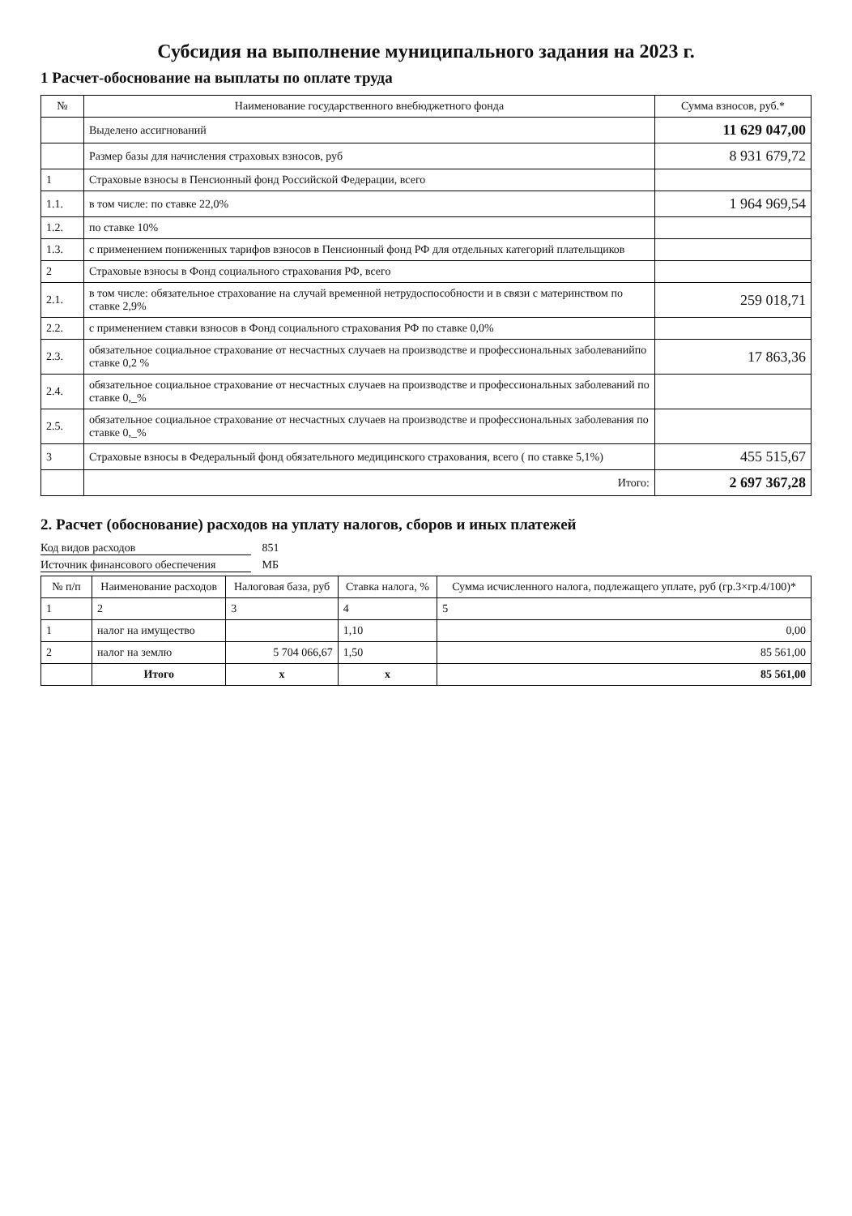Субсидия на выполнение муниципального задания на 2023 г.
1 Расчет-обоснование на выплаты по оплате труда
| № | Наименование государственного внебюджетного фонда | Сумма взносов, руб.* |
| --- | --- | --- |
| | Выделено ассигнований | 11 629 047,00 |
| | Размер базы для начисления страховых взносов, руб | 8 931 679,72 |
| 1 | Страховые взносы в Пенсионный фонд Российской Федерации, всего | |
| 1.1. | в том числе: по ставке 22,0% | 1 964 969,54 |
| 1.2. | по ставке 10% | |
| 1.3. | с применением пониженных тарифов взносов в Пенсионный фонд РФ для отдельных категорий плательщиков | |
| 2 | Страховые взносы в Фонд социального страхования РФ, всего | |
| 2.1. | в том числе: обязательное страхование на случай временной нетрудоспособности и в связи с материнством по ставке 2,9% | 259 018,71 |
| 2.2. | с применением ставки взносов в Фонд социального страхования РФ по ставке 0,0% | |
| 2.3. | обязательное социальное страхование от несчастных случаев на производстве и профессиональных заболеванийпо ставке 0,2 % | 17 863,36 |
| 2.4. | обязательное социальное страхование от несчастных случаев на производстве и профессиональных заболеваний по ставке 0,_% | |
| 2.5. | обязательное социальное страхование от несчастных случаев на производстве и профессиональных заболевания по ставке 0,_% | |
| 3 | Страховые взносы в Федеральный фонд обязательного медицинского страхования, всего ( по ставке 5,1%) | 455 515,67 |
| | Итого: | 2 697 367,28 |
2. Расчет (обоснование) расходов на уплату налогов, сборов и иных платежей
Код видов расходов 851
Источник финансового обеспечения МБ
| № п/п | Наименование расходов | Налоговая база, руб | Ставка налога, % | Сумма исчисленного налога, подлежащего уплате, руб (гр.3×гр.4/100)* |
| --- | --- | --- | --- | --- |
| 1 | 2 | 3 | 4 | 5 |
| 1 | налог на имущество | | 1,10 | 0,00 |
| 2 | налог на землю | 5 704 066,67 | 1,50 | 85 561,00 |
| | Итого | х | х | 85 561,00 |